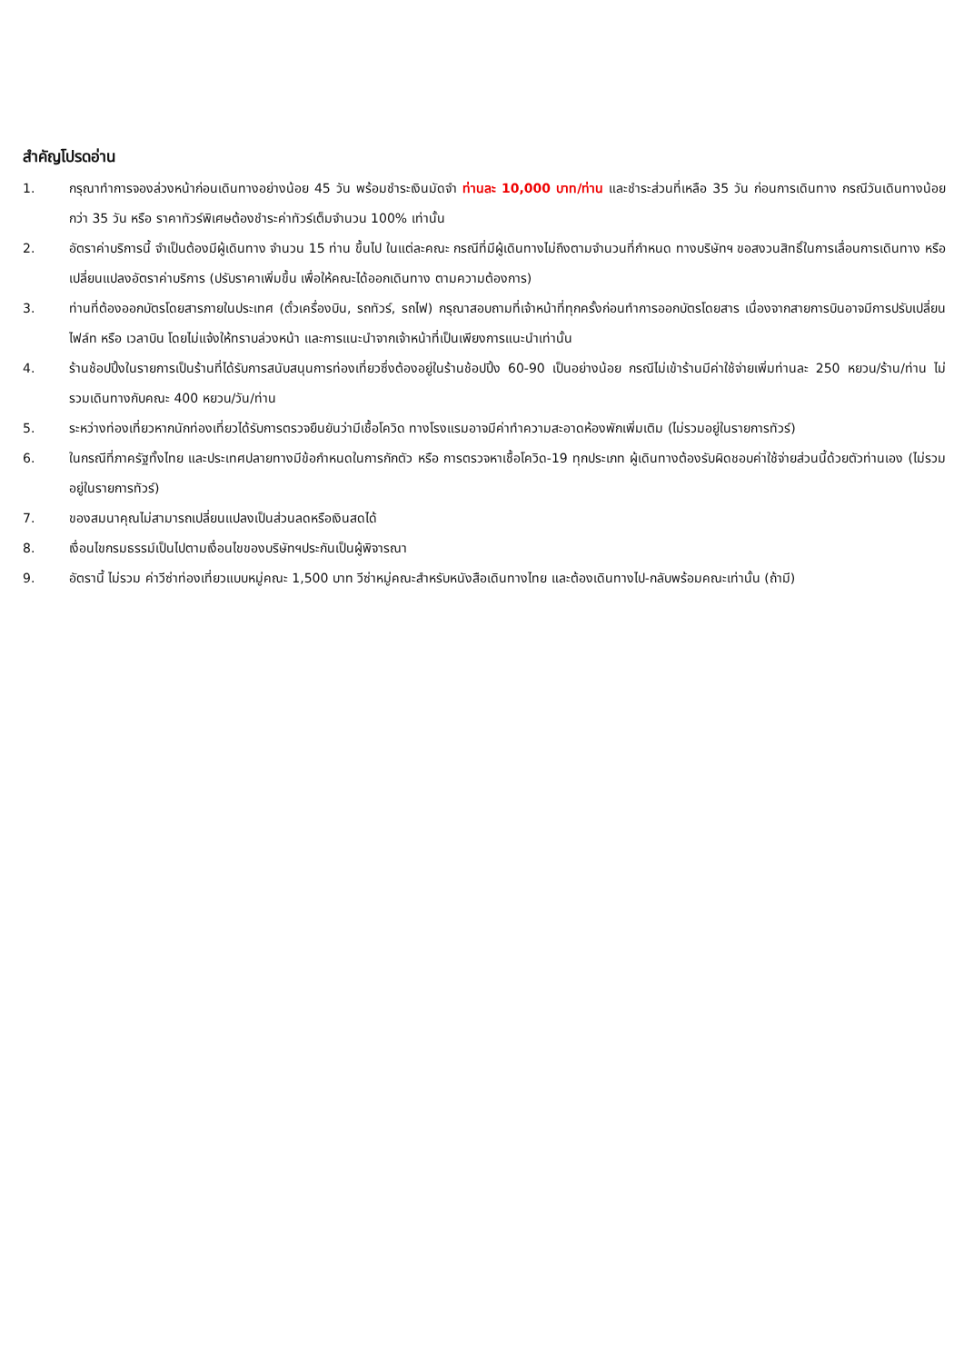สำคัญโปรดอ่าน
1. กรุณาทำการจองล่วงหน้าก่อนเดินทางอย่างน้อย 45 วัน พร้อมชำระเงินมัดจำ ท่านละ 10,000 บาท/ท่าน และชำระส่วนที่เหลือ 35 วัน ก่อนการเดินทาง กรณีวันเดินทางน้อยกว่า 35 วัน หรือ ราคาทัวร์พิเศษต้องชำระค่าทัวร์เต็มจำนวน 100% เท่านั้น
2. อัตราค่าบริการนี้ จำเป็นต้องมีผู้เดินทาง จำนวน 15 ท่าน ขึ้นไป ในแต่ละคณะ กรณีที่มีผู้เดินทางไม่ถึงตามจำนวนที่กำหนด ทางบริษัทฯ ขอสงวนสิทธิ์ในการเลื่อนการเดินทาง หรือเปลี่ยนแปลงอัตราค่าบริการ (ปรับราคาเพิ่มขึ้น เพื่อให้คณะได้ออกเดินทาง ตามความต้องการ)
3. ท่านที่ต้องออกบัตรโดยสารภายในประเทศ (ตั๋วเครื่องบิน, รถทัวร์, รถไฟ) กรุณาสอบถามที่เจ้าหน้าที่ทุกครั้งก่อนทำการออกบัตรโดยสาร เนื่องจากสายการบินอาจมีการปรับเปลี่ยนไฟล์ท หรือ เวลาบิน โดยไม่แจ้งให้ทราบล่วงหน้า และการแนะนำจากเจ้าหน้าที่เป็นเพียงการแนะนำเท่านั้น
4. ร้านช้อปปิ้งในรายการเป็นร้านที่ได้รับการสนับสนุนการท่องเที่ยวซึ่งต้องอยู่ในร้านช้อปปิ้ง 60-90 เป็นอย่างน้อย กรณีไม่เข้าร้านมีค่าใช้จ่ายเพิ่มท่านละ 250 หยวน/ร้าน/ท่าน ไม่รวมเดินทางกับคณะ 400 หยวน/วัน/ท่าน
5. ระหว่างท่องเที่ยวหากนักท่องเที่ยวได้รับการตรวจยืนยันว่ามีเชื้อโควิด ทางโรงแรมอาจมีค่าทำความสะอาดห้องพักเพิ่มเติม (ไม่รวมอยู่ในรายการทัวร์)
6. ในกรณีที่ภาครัฐทั้งไทย และประเทศปลายทางมีข้อกำหนดในการกักตัว หรือ การตรวจหาเชื้อโควิด-19 ทุกประเภท ผู้เดินทางต้องรับผิดชอบค่าใช้จ่ายส่วนนี้ด้วยตัวท่านเอง (ไม่รวมอยู่ในรายการทัวร์)
7. ของสมนาคุณไม่สามารถเปลี่ยนแปลงเป็นส่วนลดหรือเงินสดได้
8. เงื่อนไขกรมธรรม์เป็นไปตามเงื่อนไขของบริษัทฯประกันเป็นผู้พิจารณา
9. อัตรานี้ ไม่รวม ค่าวีซ่าท่องเที่ยวแบบหมู่คณะ 1,500 บาท วีซ่าหมู่คณะสำหรับหนังสือเดินทางไทย และต้องเดินทางไป-กลับพร้อมคณะเท่านั้น (ถ้ามี)